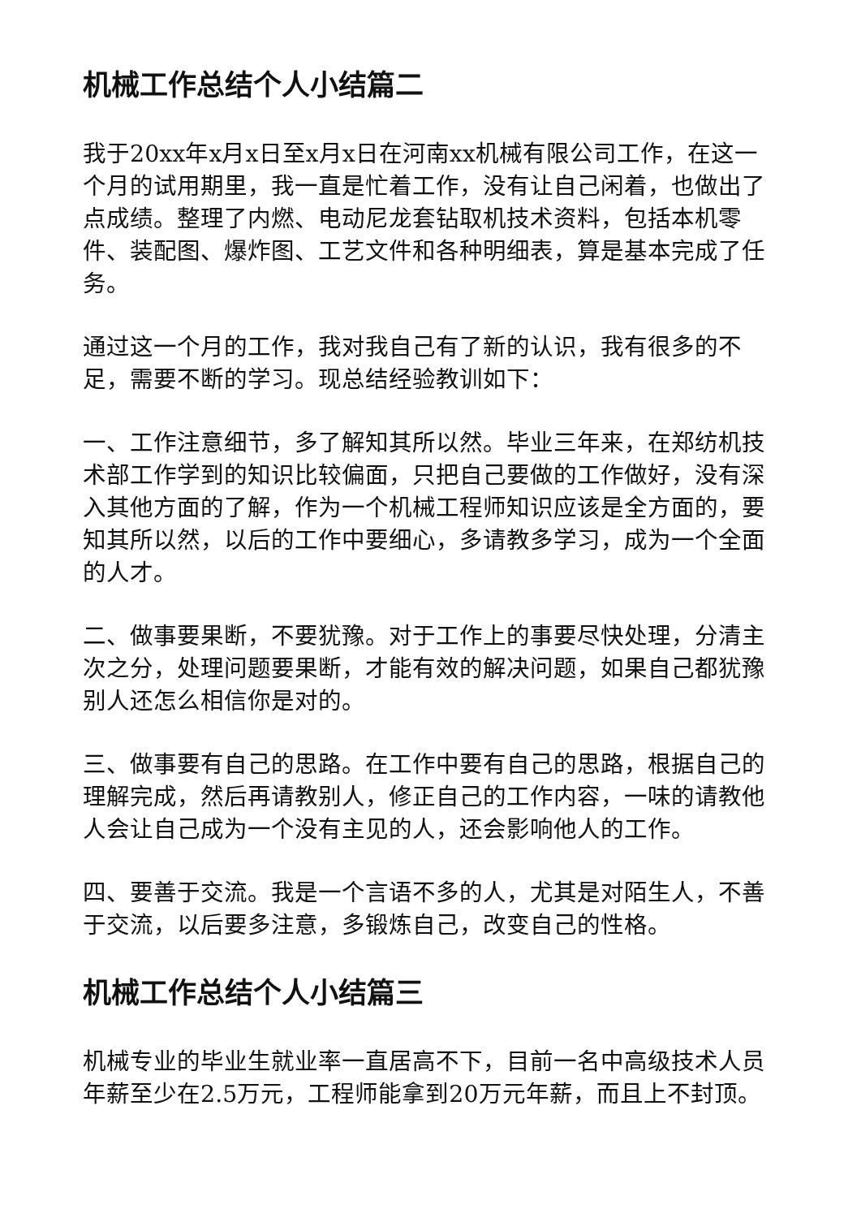机械工作总结个人小结篇二
我于20xx年x月x日至x月x日在河南xx机械有限公司工作，在这一个月的试用期里，我一直是忙着工作，没有让自己闲着，也做出了点成绩。整理了内燃、电动尼龙套钻取机技术资料，包括本机零件、装配图、爆炸图、工艺文件和各种明细表，算是基本完成了任务。
通过这一个月的工作，我对我自己有了新的认识，我有很多的不足，需要不断的学习。现总结经验教训如下：
一、工作注意细节，多了解知其所以然。毕业三年来，在郑纺机技术部工作学到的知识比较偏面，只把自己要做的工作做好，没有深入其他方面的了解，作为一个机械工程师知识应该是全方面的，要知其所以然，以后的工作中要细心，多请教多学习，成为一个全面的人才。
二、做事要果断，不要犹豫。对于工作上的事要尽快处理，分清主次之分，处理问题要果断，才能有效的解决问题，如果自己都犹豫别人还怎么相信你是对的。
三、做事要有自己的思路。在工作中要有自己的思路，根据自己的理解完成，然后再请教别人，修正自己的工作内容，一味的请教他人会让自己成为一个没有主见的人，还会影响他人的工作。
四、要善于交流。我是一个言语不多的人，尤其是对陌生人，不善于交流，以后要多注意，多锻炼自己，改变自己的性格。
机械工作总结个人小结篇三
机械专业的毕业生就业率一直居高不下，目前一名中高级技术人员年薪至少在2.5万元，工程师能拿到20万元年薪，而且上不封顶。